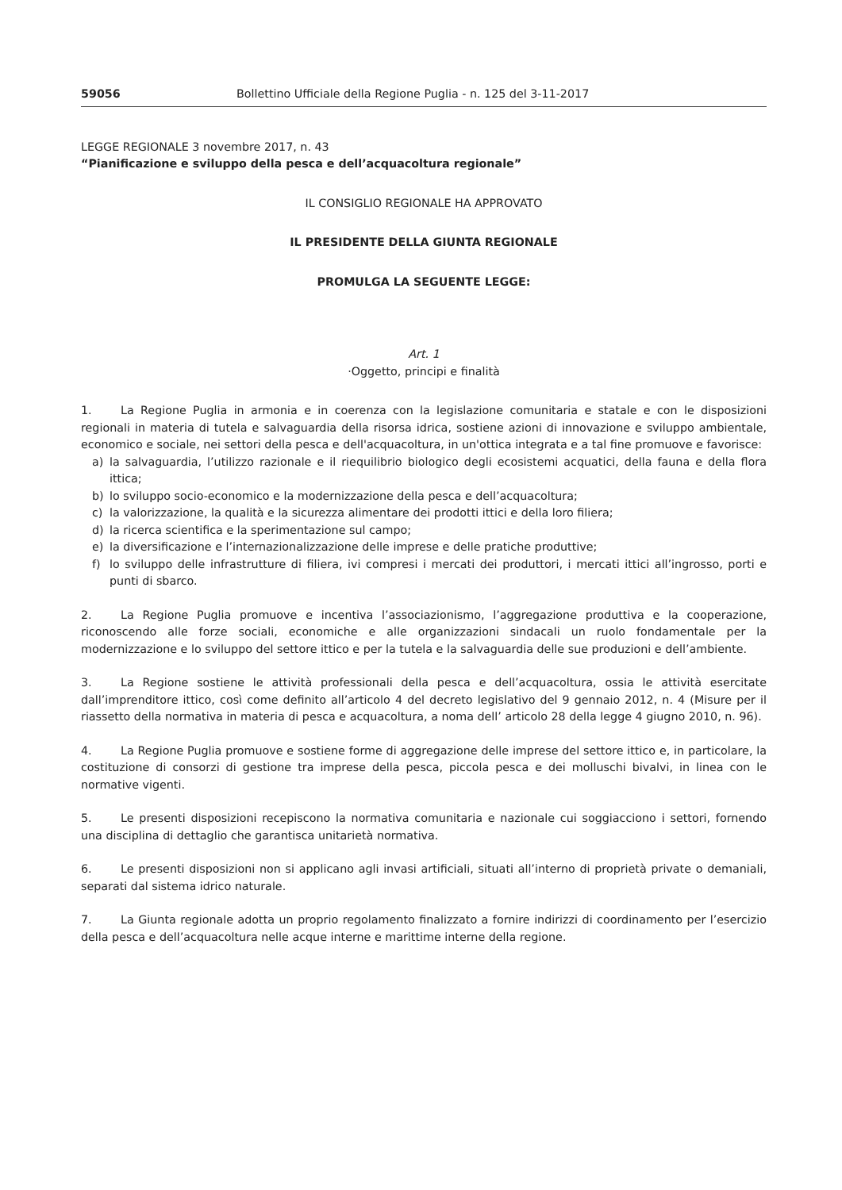59056 Bollettino Ufficiale della Regione Puglia - n. 125 del 3-11-2017
LEGGE REGIONALE 3 novembre 2017, n. 43
“Pianificazione e sviluppo della pesca e dell’acquacoltura regionale”
IL CONSIGLIO REGIONALE HA APPROVATO
IL PRESIDENTE DELLA GIUNTA REGIONALE
PROMULGA LA SEGUENTE LEGGE:
Art. 1
·Oggetto, principi e finalità
1. La Regione Puglia in armonia e in coerenza con la legislazione comunitaria e statale e con le disposizioni regionali in materia di tutela e salvaguardia della risorsa idrica, sostiene azioni di innovazione e sviluppo ambientale, economico e sociale, nei settori della pesca e dell'acquacoltura, in un'ottica integrata e a tal fine promuove e favorisce:
a) la salvaguardia, l’utilizzo razionale e il riequilibrio biologico degli ecosistemi acquatici, della fauna e della flora ittica;
b) lo sviluppo socio-economico e la modernizzazione della pesca e dell’acquacoltura;
c) la valorizzazione, la qualità e la sicurezza alimentare dei prodotti ittici e della loro filiera;
d) la ricerca scientifica e la sperimentazione sul campo;
e) la diversificazione e l’internazionalizzazione delle imprese e delle pratiche produttive;
f) lo sviluppo delle infrastrutture di filiera, ivi compresi i mercati dei produttori, i mercati ittici all’ingrosso, porti e punti di sbarco.
2. La Regione Puglia promuove e incentiva l’associazionismo, l’aggregazione produttiva e la cooperazione, riconoscendo alle forze sociali, economiche e alle organizzazioni sindacali un ruolo fondamentale per la modernizzazione e lo sviluppo del settore ittico e per la tutela e la salvaguardia delle sue produzioni e dell’ambiente.
3. La Regione sostiene le attività professionali della pesca e dell’acquacoltura, ossia le attività esercitate dall’imprenditore ittico, così come definito all’articolo 4 del decreto legislativo del 9 gennaio 2012, n. 4 (Misure per il riassetto della normativa in materia di pesca e acquacoltura, a noma dell’ articolo 28 della legge 4 giugno 2010, n. 96).
4. La Regione Puglia promuove e sostiene forme di aggregazione delle imprese del settore ittico e, in particolare, la costituzione di consorzi di gestione tra imprese della pesca, piccola pesca e dei molluschi bivalvi, in linea con le normative vigenti.
5. Le presenti disposizioni recepiscono la normativa comunitaria e nazionale cui soggiacciono i settori, fornendo una disciplina di dettaglio che garantisca unitarietà normativa.
6. Le presenti disposizioni non si applicano agli invasi artificiali, situati all’interno di proprietà private o demaniali, separati dal sistema idrico naturale.
7. La Giunta regionale adotta un proprio regolamento finalizzato a fornire indirizzi di coordinamento per l’esercizio della pesca e dell’acquacoltura nelle acque interne e marittime interne della regione.